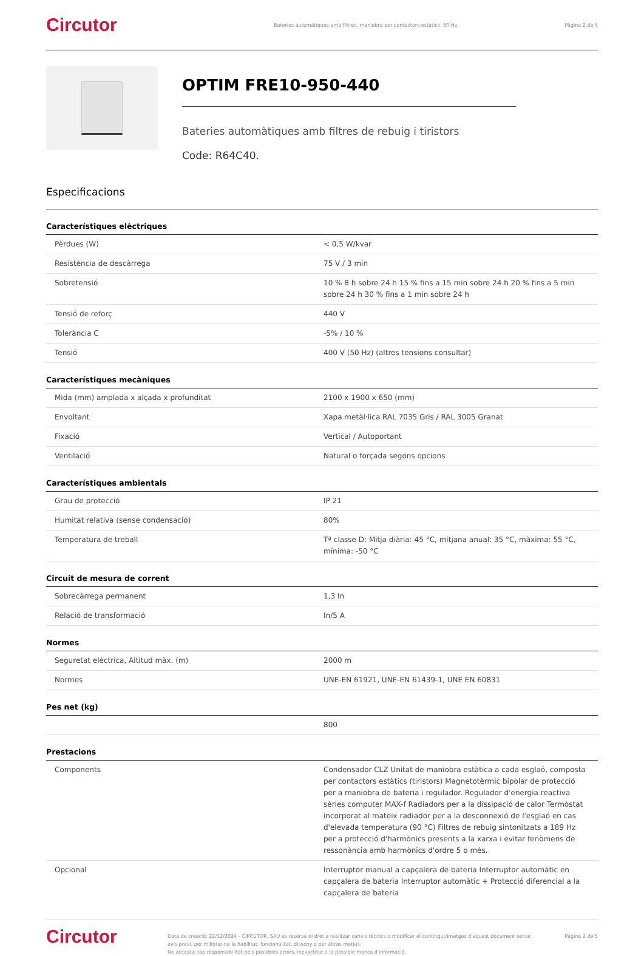Circutor
Bateries automàtiques amb filtres, maniobra per contactors estàtics, 50 Hz.
Pàgina 2 de 5
OPTIM FRE10-950-440
Bateries automàtiques amb filtres de rebuig i tiristors
Code: R64C40.
Especificacions
Característiques elèctriques
| Pèrdues (W) | < 0,5 W/kvar |
| Resistència de descàrrega | 75 V / 3 min |
| Sobretensió | 10 % 8 h sobre 24 h 15 % fins a 15 min sobre 24 h 20 % fins a 5 min sobre 24 h 30 % fins a 1 min sobre 24 h |
| Tensió de reforç | 440 V |
| Tolerància C | -5% / 10 % |
| Tensió | 400 V (50 Hz) (altres tensions consultar) |
Característiques mecàniques
| Mida (mm) amplada x alçada x profunditat | 2100 x 1900 x 650 (mm) |
| Envoltant | Xapa metàl·lica RAL 7035 Gris / RAL 3005 Granat |
| Fixació | Vertical / Autoportant |
| Ventilació | Natural o forçada segons opcions |
Característiques ambientals
| Grau de protecció | IP 21 |
| Humitat relativa (sense condensació) | 80% |
| Temperatura de treball | Tª classe D: Mitja diària: 45 °C, mitjana anual: 35 °C, màxima: 55 °C, mínima: -50 °C |
Circuit de mesura de corrent
| Sobrecàrrega permanent | 1,3 In |
| Relació de transformació | In/5 A |
Normes
| Seguretat elèctrica, Altitud màx. (m) | 2000 m |
| Normes | UNE-EN 61921, UNE-EN 61439-1, UNE EN 60831 |
Pes net (kg)
| | 800 |
Prestacions
| Components | Condensador CLZ Unitat de maniobra estàtica a cada esglaó, composta per contactors estàtics (tiristors) Magnetotèrmic bipolar de protecció per a maniobra de bateria i regulador. Regulador d'energia reactiva sèries computer MAX-f Radiadors per a la dissipació de calor Termòstat incorporat al mateix radiador per a la desconnexió de l'esglaó en cas d'elevada temperatura (90 °C) Filtres de rebuig sintonitzats a 189 Hz per a protecció d'harmònics presents a la xarxa i evitar fenòmens de ressonància amb harmònics d'ordre 5 o més. |
| Opcional | Interruptor manual a capçalera de bateria Interruptor automàtic en capçalera de bateria Interruptor automàtic + Protecció diferencial a la capçalera de bateria |
Circutor
Data de creació: 22/12/2024 - CIRCUTOR, SAU es reserva el dret a realitzar canvis tècnics o modificar el contingut/imatges d'aquest document sense avís previ, per millorar-ne la fiabilitat, funcionalitat, disseny o per altras motius.
No accepta cap responsabilitat pels possibles errors, inexactitut o la possible manca d'informació.
Pàgina 2 de 5